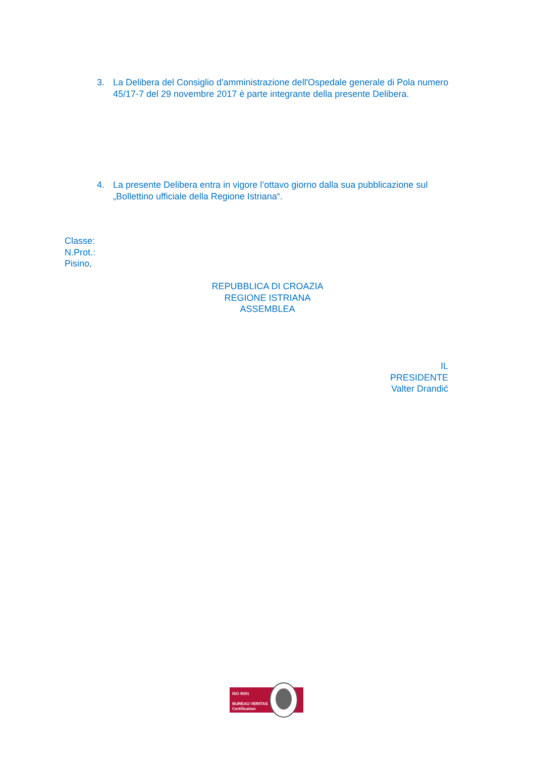3. La Delibera del Consiglio d'amministrazione dell'Ospedale generale di Pola numero 45/17-7 del 29 novembre 2017 è parte integrante della presente Delibera.
4. La presente Delibera entra in vigore l’ottavo giorno dalla sua pubblicazione sul „Bollettino ufficiale della Regione Istriana“.
Classe:
N.Prot.:
Pisino,
REPUBBLICA DI CROAZIA
REGIONE ISTRIANA
ASSEMBLEA
IL
PRESIDENTE
Valter Drandić
ISO 9001
BUREAU VERITAS
Certification